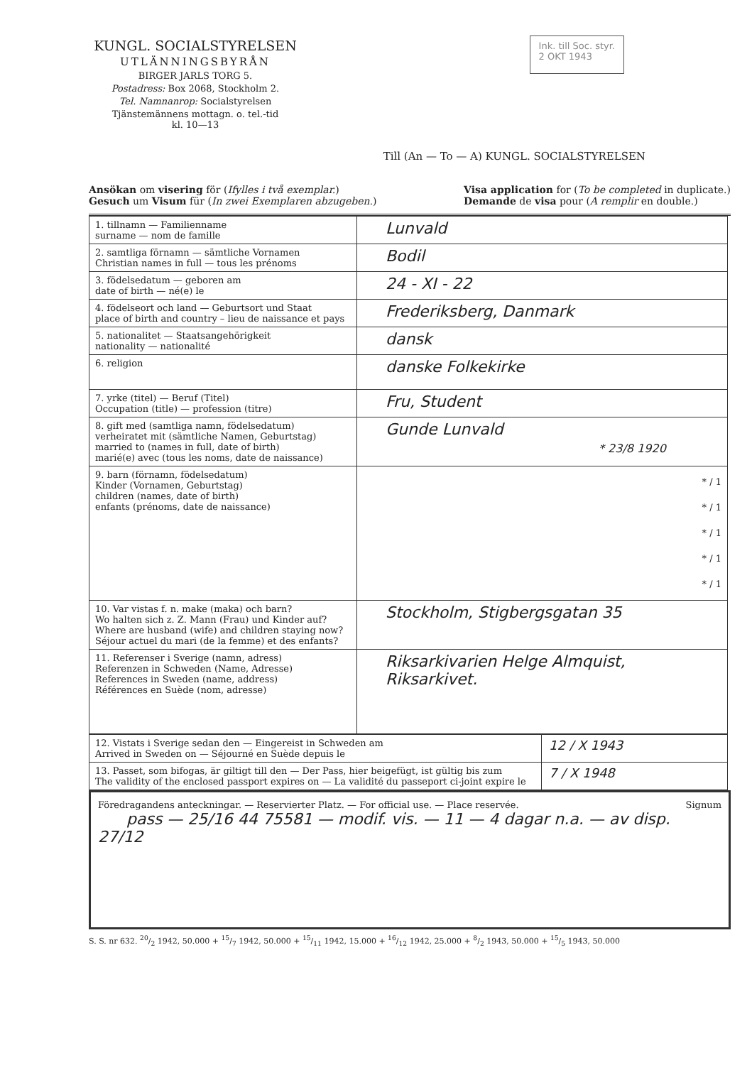KUNGL. SOCIALSTYRELSEN
UTLÄNNINGSBYRÅN
BIRGER JARLS TORG 5.
Postadress: Box 2068, Stockholm 2.
Tel. Namnanrop: Socialstyrelsen
Tjänstemännens mottagn. o. tel.-tid
kl. 10—13
Ink. till Soc. styr.
2 OKT 1943
Till (An — To — A) KUNGL. SOCIALSTYRELSEN
Ansökan om visering för (Ifylles i två exemplar.)
Gesuch um Visum für (In zwei Exemplaren abzugeben.)
Visa application for (To be completed in duplicate.)
Demande de visa pour (A remplir en double.)
| 1. tillnamn — Familienname surname — nom de famille | Lunvald |
| 2. samtliga förnamn — sämtliche Vornamen Christian names in full — tous les prénoms | Bodil |
| 3. födelsedatum — geboren am date of birth — né(e) le | 24 - XI - 22 |
| 4. födelseort och land — Geburtsort und Staat place of birth and country – lieu de naissance et pays | Frederiksberg, Danmark |
| 5. nationalitet — Staatsangehörigkeit nationality — nationalité | dansk |
| 6. religion | danske Folkekirke |
| 7. yrke (titel) — Beruf (Titel) Occupation (title) — profession (titre) | Fru, Student |
| 8. gift med (samtliga namn, födelsedatum) verheiratet mit (sämtliche Namen, Geburtstag) married to (names in full, date of birth) marié(e) avec (tous les noms, date de naissance) | Gunde Lunvald * 23/8 1920 |
| 9. barn (förnamn, födelsedatum) Kinder (Vornamen, Geburtstag) children (names, date of birth) enfants (prénoms, date de naissance) | * / 1 * / 1 * / 1 * / 1 * / 1 |
| 10. Var vistas f. n. make (maka) och barn? Wo halten sich z. Z. Mann (Frau) und Kinder auf? Where are husband (wife) and children staying now? Séjour actuel du mari (de la femme) et des enfants? | Stockholm, Stigbergsgatan 35 |
| 11. Referenser i Sverige (namn, adress) Referenzen in Schweden (Name, Adresse) References in Sweden (name, address) Références en Suède (nom, adresse) | Riksarkivarien Helge Almquist, Riksarkivet. |
| 12. Vistats i Sverige sedan den — Eingereist in Schweden am Arrived in Sweden on — Séjourné en Suède depuis le | 12 / X 1943 |
| 13. Passet, som bifogas, är giltigt till den — Der Pass, hier beigefügt, ist gültig bis zum The validity of the enclosed passport expires on — La validité du passeport ci-joint expire le | 7 / X 1948 |
Föredragandens anteckningar. — Reservierter Platz. — For official use. — Place reservée.
pass — 25/16 44 75581 — modif. vis. — 11 — 4 dagar n.a. — av disp. 27/12
Signum
S. S. nr 632. 20/2 1942, 50.000 + 15/7 1942, 50.000 + 15/11 1942, 15.000 + 16/12 1942, 25.000 + 8/2 1943, 50.000 + 15/5 1943, 50.000